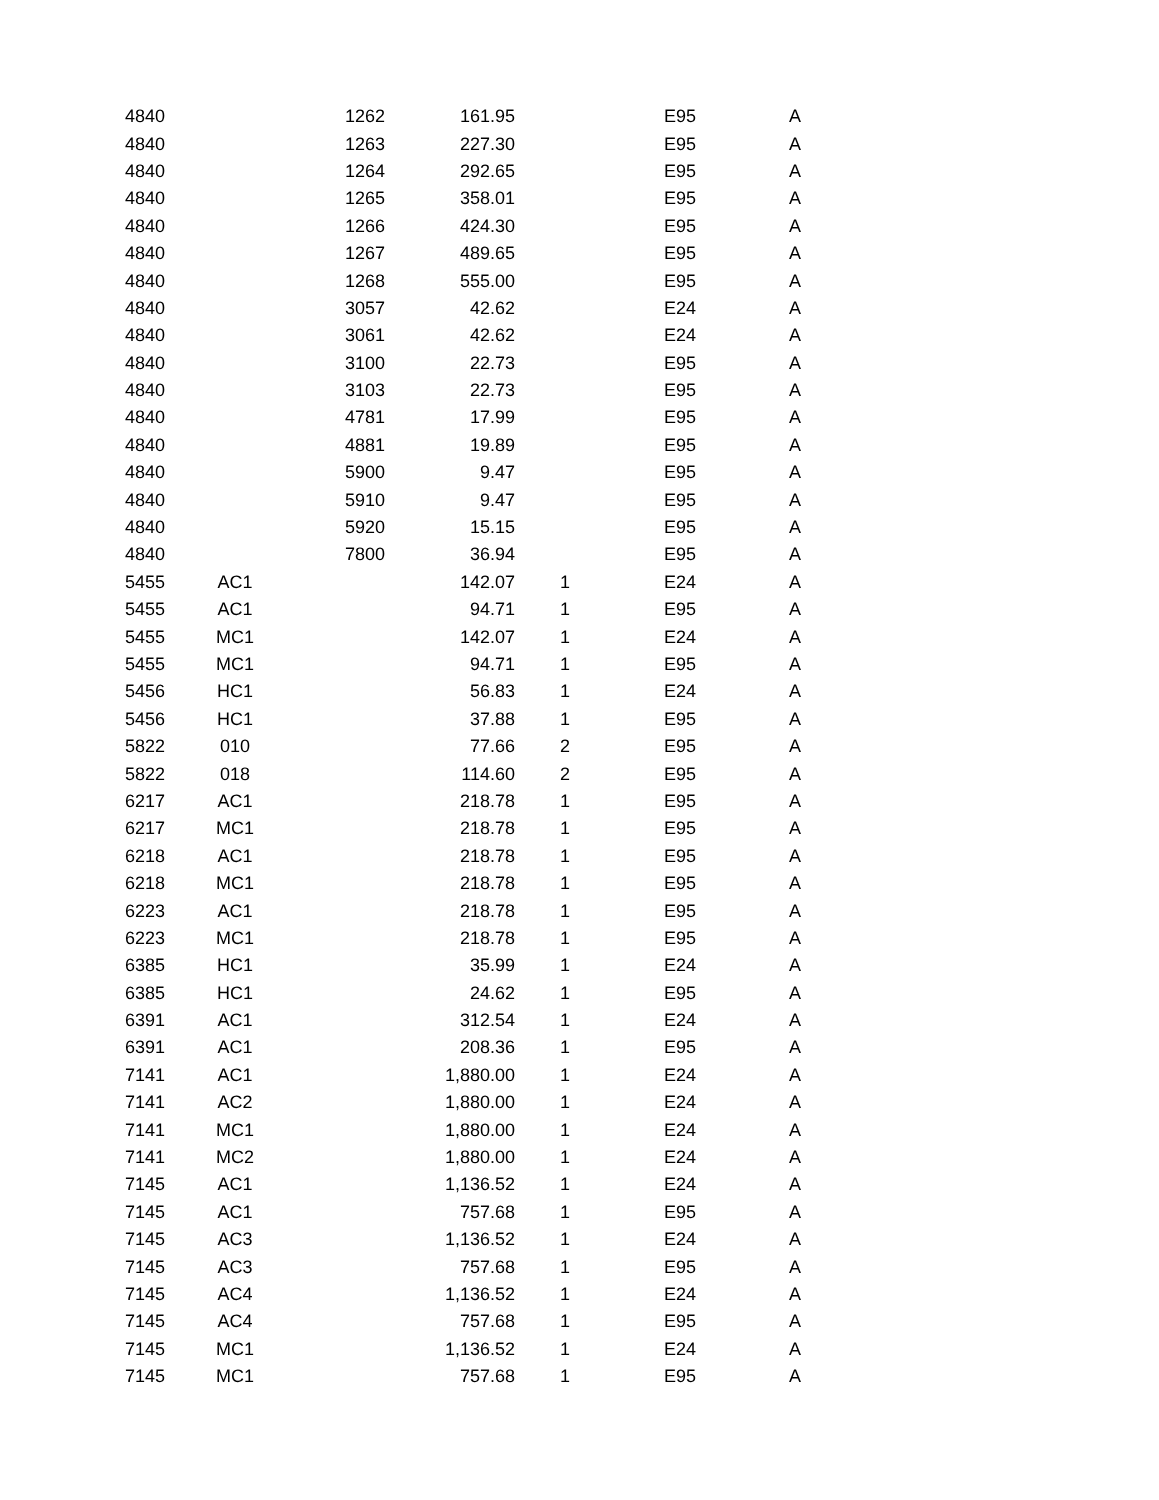| 4840 | | 1262 | 161.95 | | E95 | A |
| 4840 | | 1263 | 227.30 | | E95 | A |
| 4840 | | 1264 | 292.65 | | E95 | A |
| 4840 | | 1265 | 358.01 | | E95 | A |
| 4840 | | 1266 | 424.30 | | E95 | A |
| 4840 | | 1267 | 489.65 | | E95 | A |
| 4840 | | 1268 | 555.00 | | E95 | A |
| 4840 | | 3057 | 42.62 | | E24 | A |
| 4840 | | 3061 | 42.62 | | E24 | A |
| 4840 | | 3100 | 22.73 | | E95 | A |
| 4840 | | 3103 | 22.73 | | E95 | A |
| 4840 | | 4781 | 17.99 | | E95 | A |
| 4840 | | 4881 | 19.89 | | E95 | A |
| 4840 | | 5900 | 9.47 | | E95 | A |
| 4840 | | 5910 | 9.47 | | E95 | A |
| 4840 | | 5920 | 15.15 | | E95 | A |
| 4840 | | 7800 | 36.94 | | E95 | A |
| 5455 | AC1 | | 142.07 | 1 | E24 | A |
| 5455 | AC1 | | 94.71 | 1 | E95 | A |
| 5455 | MC1 | | 142.07 | 1 | E24 | A |
| 5455 | MC1 | | 94.71 | 1 | E95 | A |
| 5456 | HC1 | | 56.83 | 1 | E24 | A |
| 5456 | HC1 | | 37.88 | 1 | E95 | A |
| 5822 | 010 | | 77.66 | 2 | E95 | A |
| 5822 | 018 | | 114.60 | 2 | E95 | A |
| 6217 | AC1 | | 218.78 | 1 | E95 | A |
| 6217 | MC1 | | 218.78 | 1 | E95 | A |
| 6218 | AC1 | | 218.78 | 1 | E95 | A |
| 6218 | MC1 | | 218.78 | 1 | E95 | A |
| 6223 | AC1 | | 218.78 | 1 | E95 | A |
| 6223 | MC1 | | 218.78 | 1 | E95 | A |
| 6385 | HC1 | | 35.99 | 1 | E24 | A |
| 6385 | HC1 | | 24.62 | 1 | E95 | A |
| 6391 | AC1 | | 312.54 | 1 | E24 | A |
| 6391 | AC1 | | 208.36 | 1 | E95 | A |
| 7141 | AC1 | | 1,880.00 | 1 | E24 | A |
| 7141 | AC2 | | 1,880.00 | 1 | E24 | A |
| 7141 | MC1 | | 1,880.00 | 1 | E24 | A |
| 7141 | MC2 | | 1,880.00 | 1 | E24 | A |
| 7145 | AC1 | | 1,136.52 | 1 | E24 | A |
| 7145 | AC1 | | 757.68 | 1 | E95 | A |
| 7145 | AC3 | | 1,136.52 | 1 | E24 | A |
| 7145 | AC3 | | 757.68 | 1 | E95 | A |
| 7145 | AC4 | | 1,136.52 | 1 | E24 | A |
| 7145 | AC4 | | 757.68 | 1 | E95 | A |
| 7145 | MC1 | | 1,136.52 | 1 | E24 | A |
| 7145 | MC1 | | 757.68 | 1 | E95 | A |